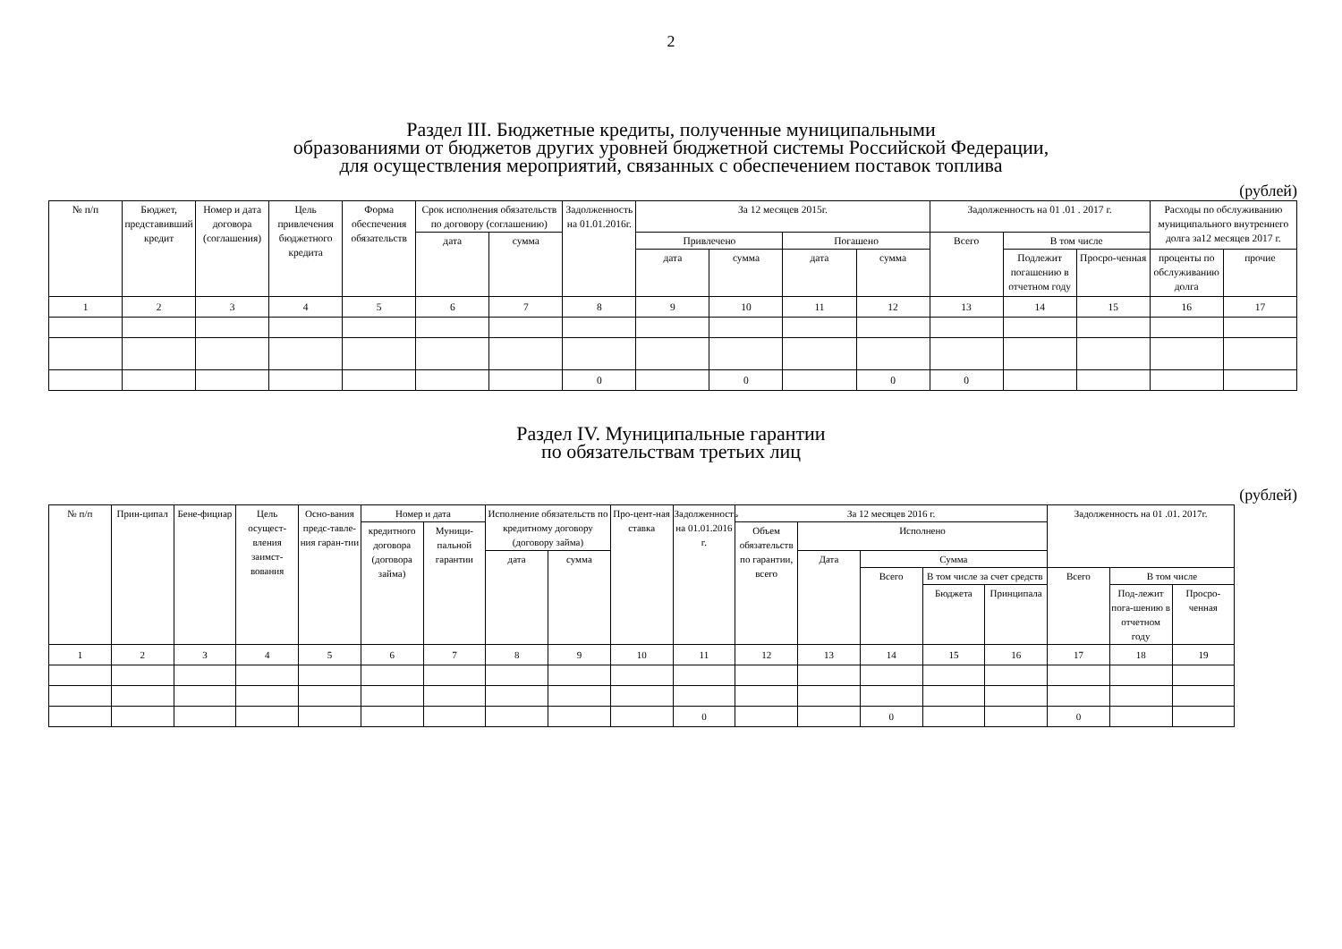2
Раздел III. Бюджетные кредиты, полученные муниципальными
образованиями от бюджетов других уровней бюджетной системы Российской Федерации,
для осуществления мероприятий, связанных с обеспечением поставок топлива
(рублей)
| № п/п | Бюджет, представивший кредит | Номер и дата договора (соглашения) | Цель привлечения бюджетного кредита | Форма обеспечения обязательств | Срок исполнения обязательств по договору (соглашению) | | Задолженность на 01.01.2016г. | За 12 месяцев 2015г. | | | | Задолженность на 01 .01 . 2017 г. | | | Расходы по обслуживанию муниципального внутреннего долга за12 месяцев 2017 г. | |
| --- | --- | --- | --- | --- | --- | --- | --- | --- | --- | --- | --- | --- | --- | --- | --- | --- |
| | | | | | дата | сумма | | Привлечено | | Погашено | | Всего | В том числе | | | |
| | | | | | | | | дата | сумма | дата | сумма | | Подлежит погашению в отчетном году | Просро-ченная | | |
| | | | | | | | | | | | | | | | проценты по обслуживанию долга | прочие |
| 1 | 2 | 3 | 4 | 5 | 6 | 7 | 8 | 9 | 10 | 11 | 12 | 13 | 14 | 15 | 16 | 17 |
| | | | | | | | 0 | | 0 | | 0 | 0 | | | | |
Раздел IV. Муниципальные гарантии
по обязательствам третьих лиц
(рублей)
| № п/п | Прин-ципал | Бене-фициар | Цель осущест-вления заимст-вования | Осно-вания предс-тавле-ния гаран-тии | Номер и дата | | Исполнение обязательств по кредитному договору (договору займа) | | Про-цент-ная ставка | Задолженность на 01.01.2016 г. | За 12 месяцев 2016 г. | | | | | Задолженность на 01 .01. 2017г. | | | |
| --- | --- | --- | --- | --- | --- | --- | --- | --- | --- | --- | --- | --- | --- | --- | --- | --- | --- | --- | --- |
| | | | | | кредитного договора (договора займа) | Муници-пальной гарантии | | | | | Объем обязательств по гарантии, всего | Исполнено | | | | | | | |
| | | | | | | | дата | сумма | | | | Дата | Сумма | | | | | | |
| | | | | | | | | | | | | | Всего | В том числе за счет средств | | Всего | В том числе | | |
| | | | | | | | | | | | | | | Бюджета | Принципала | | Под-лежит пога-шению в отчетном году | Просро-ченная | |
| 1 | 2 | 3 | 4 | 5 | 6 | 7 | 8 | 9 | 10 | 11 | 12 | 13 | 14 | 15 | 16 | 17 | 18 | 19 | |
| | | | | | | | | | | 0 | | | 0 | | | 0 | | | |